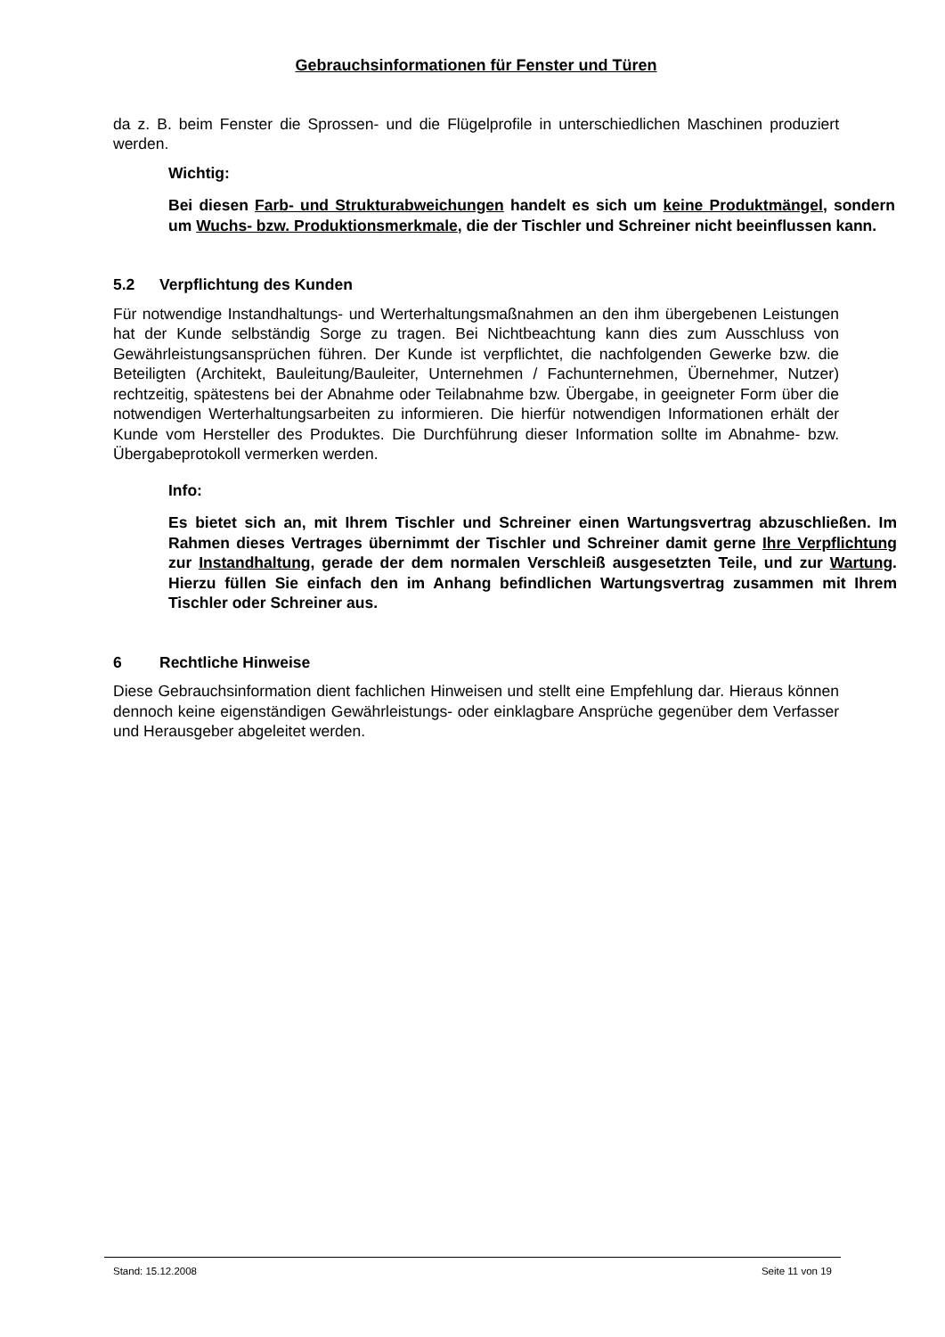Gebrauchsinformationen für Fenster und Türen
da z. B. beim Fenster die Sprossen- und die Flügelprofile in unterschiedlichen Maschinen produziert werden.
Wichtig:
Bei diesen Farb- und Strukturabweichungen handelt es sich um keine Produktmängel, sondern um Wuchs- bzw. Produktionsmerkmale, die der Tischler und Schreiner nicht beeinflussen kann.
5.2 Verpflichtung des Kunden
Für notwendige Instandhaltungs- und Werterhaltungsmaßnahmen an den ihm übergebenen Leistungen hat der Kunde selbständig Sorge zu tragen. Bei Nichtbeachtung kann dies zum Ausschluss von Gewährleistungsansprüchen führen. Der Kunde ist verpflichtet, die nachfolgenden Gewerke bzw. die Beteiligten (Architekt, Bauleitung/Bauleiter, Unternehmen / Fachunternehmen, Übernehmer, Nutzer) rechtzeitig, spätestens bei der Abnahme oder Teilabnahme bzw. Übergabe, in geeigneter Form über die notwendigen Werterhaltungsarbeiten zu informieren. Die hierfür notwendigen Informationen erhält der Kunde vom Hersteller des Produktes. Die Durchführung dieser Information sollte im Abnahme- bzw. Übergabeprotokoll vermerken werden.
Info:
Es bietet sich an, mit Ihrem Tischler und Schreiner einen Wartungsvertrag abzuschließen. Im Rahmen dieses Vertrages übernimmt der Tischler und Schreiner damit gerne Ihre Verpflichtung zur Instandhaltung, gerade der dem normalen Verschleiß ausgesetzten Teile, und zur Wartung. Hierzu füllen Sie einfach den im Anhang befindlichen Wartungsvertrag zusammen mit Ihrem Tischler oder Schreiner aus.
6 Rechtliche Hinweise
Diese Gebrauchsinformation dient fachlichen Hinweisen und stellt eine Empfehlung dar. Hieraus können dennoch keine eigenständigen Gewährleistungs- oder einklagbare Ansprüche gegenüber dem Verfasser und Herausgeber abgeleitet werden.
Stand: 15.12.2008 Seite 11 von 19